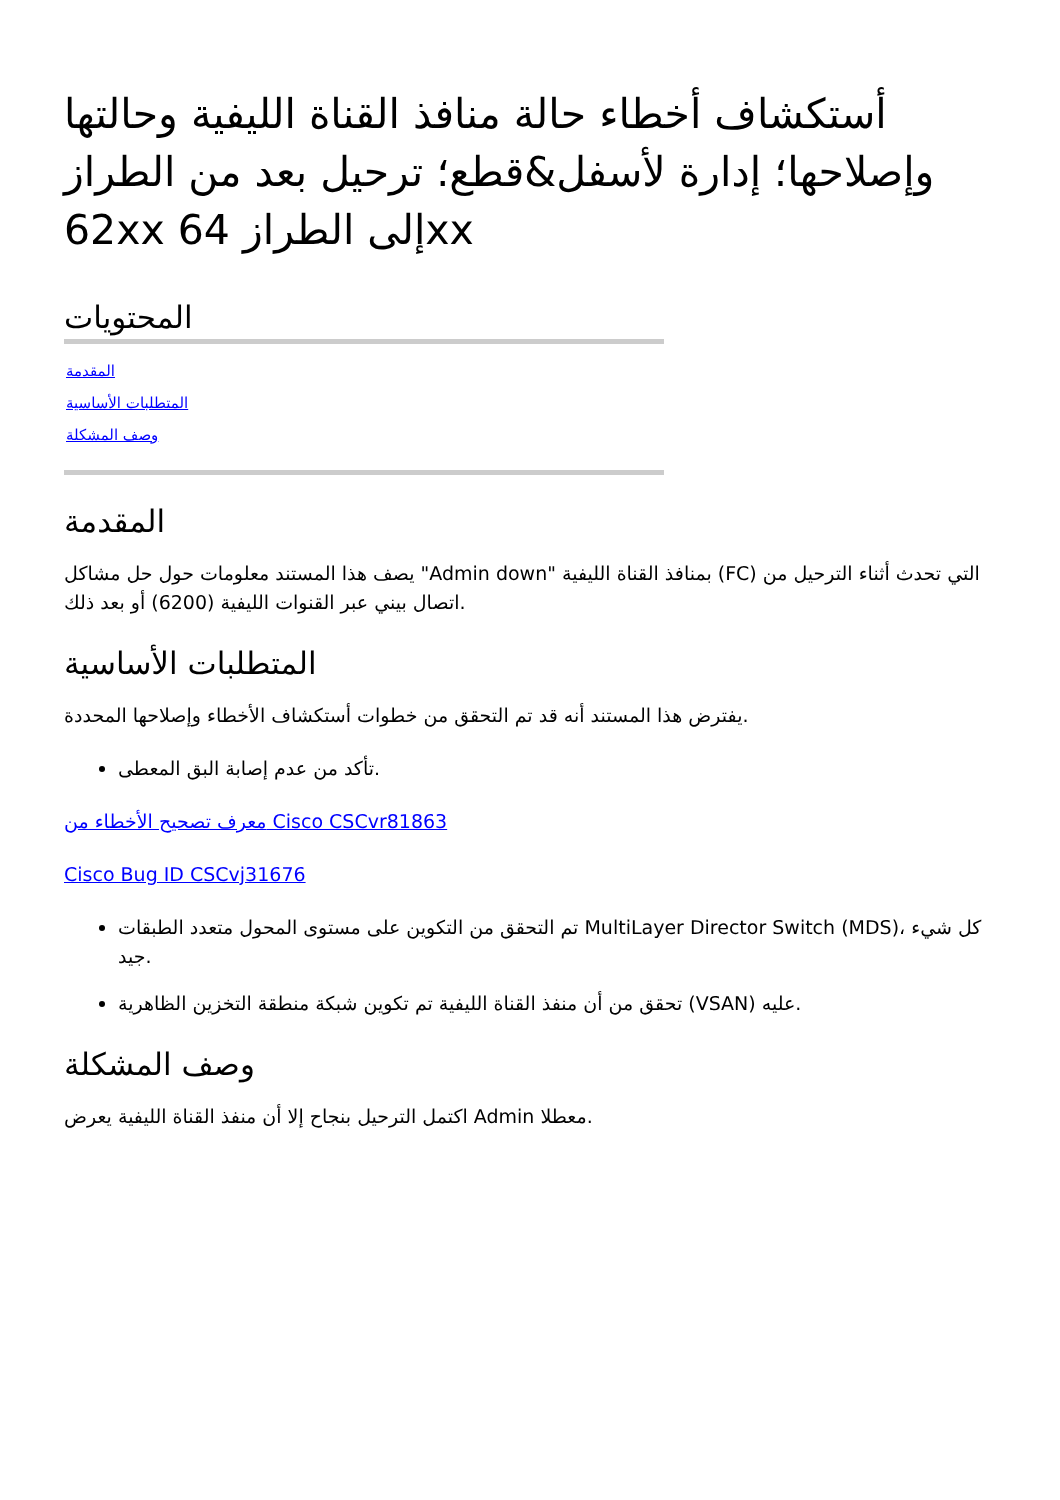أستكشاف أخطاء حالة منافذ القناة الليفية وحالتها وإصلاحها؛ إدارة لأسفل&قطع؛ ترحيل بعد من الطراز 62xx إلى الطراز 64xx
المحتويات
المقدمة
المتطلبات الأساسية
وصف المشكلة
المقدمة
يصف هذا المستند معلومات حول حل مشاكل "Admin down" بمنافذ القناة الليفية (FC) التي تحدث أثناء الترحيل من اتصال بيني عبر القنوات الليفية (6200) أو بعد ذلك.
المتطلبات الأساسية
يفترض هذا المستند أنه قد تم التحقق من خطوات أستكشاف الأخطاء وإصلاحها المحددة.
تأكد من عدم إصابة البق المعطى.
معرف تصحيح الأخطاء من Cisco CSCvr81863
Cisco Bug ID CSCvj31676
تم التحقق من التكوين على مستوى المحول متعدد الطبقات MultiLayer Director Switch (MDS)، كل شيء جيد.
تحقق من أن منفذ القناة الليفية تم تكوين شبكة منطقة التخزين الظاهرية (VSAN) عليه.
وصف المشكلة
اكتمل الترحيل بنجاح إلا أن منفذ القناة الليفية يعرض Admin معطلا.